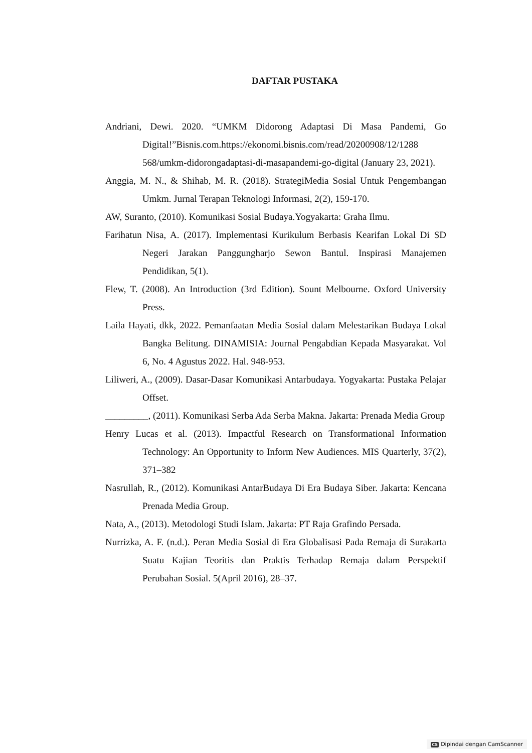DAFTAR PUSTAKA
Andriani, Dewi. 2020. “UMKM Didorong Adaptasi Di Masa Pandemi, Go Digital!”Bisnis.com.https://ekonomi.bisnis.com/read/20200908/12/1288 568/umkm-didorongadaptasi-di-masapandemi-go-digital (January 23, 2021).
Anggia, M. N., & Shihab, M. R. (2018). StrategiMedia Sosial Untuk Pengembangan Umkm. Jurnal Terapan Teknologi Informasi, 2(2), 159-170.
AW, Suranto, (2010). Komunikasi Sosial Budaya.Yogyakarta: Graha Ilmu.
Farihatun Nisa, A. (2017). Implementasi Kurikulum Berbasis Kearifan Lokal Di SD Negeri Jarakan Panggungharjo Sewon Bantul. Inspirasi Manajemen Pendidikan, 5(1).
Flew, T. (2008). An Introduction (3rd Edition). Sount Melbourne. Oxford University Press.
Laila Hayati, dkk, 2022. Pemanfaatan Media Sosial dalam Melestarikan Budaya Lokal Bangka Belitung. DINAMISIA: Journal Pengabdian Kepada Masyarakat. Vol 6, No. 4 Agustus 2022. Hal. 948-953.
Liliweri, A., (2009). Dasar-Dasar Komunikasi Antarbudaya. Yogyakarta: Pustaka Pelajar Offset.
_________, (2011). Komunikasi Serba Ada Serba Makna. Jakarta: Prenada Media Group
Henry Lucas et al. (2013). Impactful Research on Transformational Information Technology: An Opportunity to Inform New Audiences. MIS Quarterly, 37(2), 371–382
Nasrullah, R., (2012). Komunikasi AntarBudaya Di Era Budaya Siber. Jakarta: Kencana Prenada Media Group.
Nata, A., (2013). Metodologi Studi Islam. Jakarta: PT Raja Grafindo Persada.
Nurrizka, A. F. (n.d.). Peran Media Sosial di Era Globalisasi Pada Remaja di Surakarta Suatu Kajian Teoritis dan Praktis Terhadap Remaja dalam Perspektif Perubahan Sosial. 5(April 2016), 28–37.
CS Dipindai dengan CamScanner